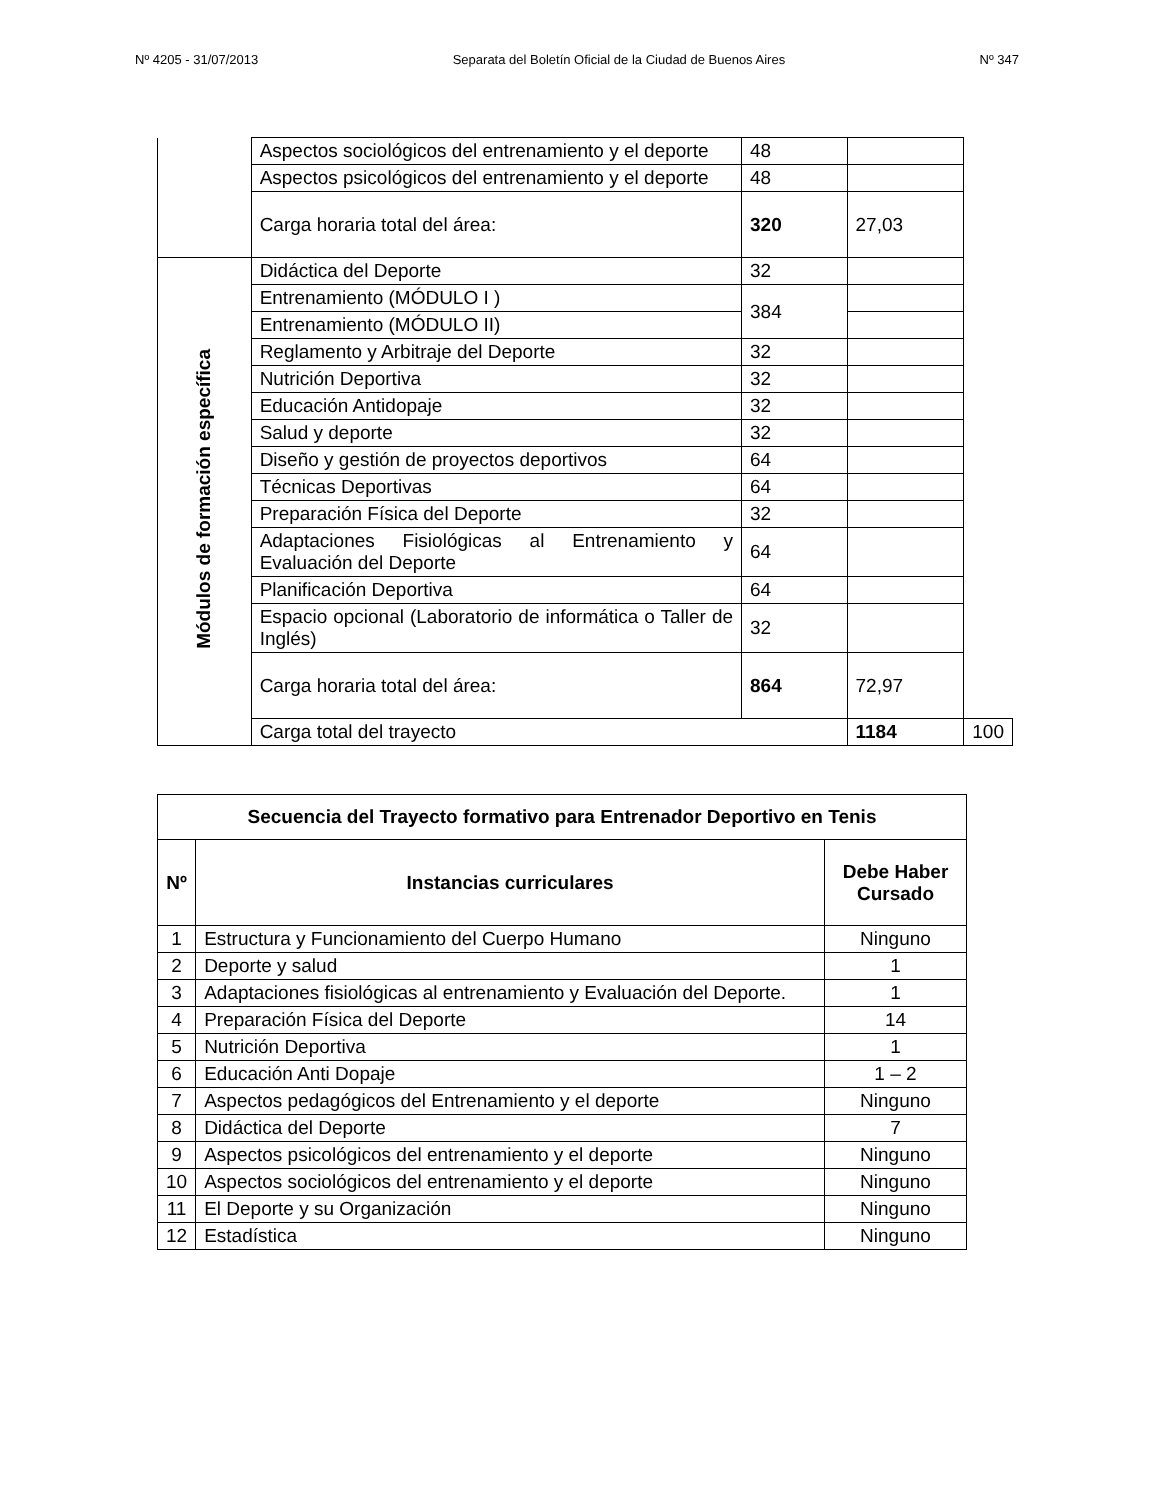Nº 4205 - 31/07/2013 Separata del Boletín Oficial de la Ciudad de Buenos Aires Nº 347
| | Aspectos sociológicos del entrenamiento y el deporte | 48 | | |
| | Aspectos psicológicos del entrenamiento y el deporte | 48 | | |
| | Carga horaria total del área: | 320 | 27,03 | |
| Módulos de formación específica | Didáctica del Deporte | 32 | | |
| | Entrenamiento (MÓDULO I ) | 384 | | |
| | Entrenamiento (MÓDULO II) | | | |
| | Reglamento y Arbitraje del Deporte | 32 | | |
| | Nutrición Deportiva | 32 | | |
| | Educación Antidopaje | 32 | | |
| | Salud y deporte | 32 | | |
| | Diseño y gestión de proyectos deportivos | 64 | | |
| | Técnicas Deportivas | 64 | | |
| | Preparación Física del Deporte | 32 | | |
| | Adaptaciones Fisiológicas al Entrenamiento y Evaluación del Deporte | 64 | | |
| | Planificación Deportiva | 64 | | |
| | Espacio opcional (Laboratorio de informática o Taller de Inglés) | 32 | | |
| | Carga horaria total del área: | 864 | 72,97 | |
| | Carga total del trayecto | | 1184 | 100 |
| Secuencia del Trayecto formativo para Entrenador Deportivo en Tenis | | |
| --- | --- | --- |
| Nº | Instancias curriculares | Debe Haber Cursado |
| 1 | Estructura y Funcionamiento del Cuerpo Humano | Ninguno |
| 2 | Deporte y salud | 1 |
| 3 | Adaptaciones fisiológicas al entrenamiento y Evaluación del Deporte. | 1 |
| 4 | Preparación Física del Deporte | 14 |
| 5 | Nutrición Deportiva | 1 |
| 6 | Educación Anti Dopaje | 1 – 2 |
| 7 | Aspectos pedagógicos del Entrenamiento y el deporte | Ninguno |
| 8 | Didáctica del Deporte | 7 |
| 9 | Aspectos psicológicos del entrenamiento y el deporte | Ninguno |
| 10 | Aspectos sociológicos del entrenamiento y el deporte | Ninguno |
| 11 | El Deporte y su Organización | Ninguno |
| 12 | Estadística | Ninguno |